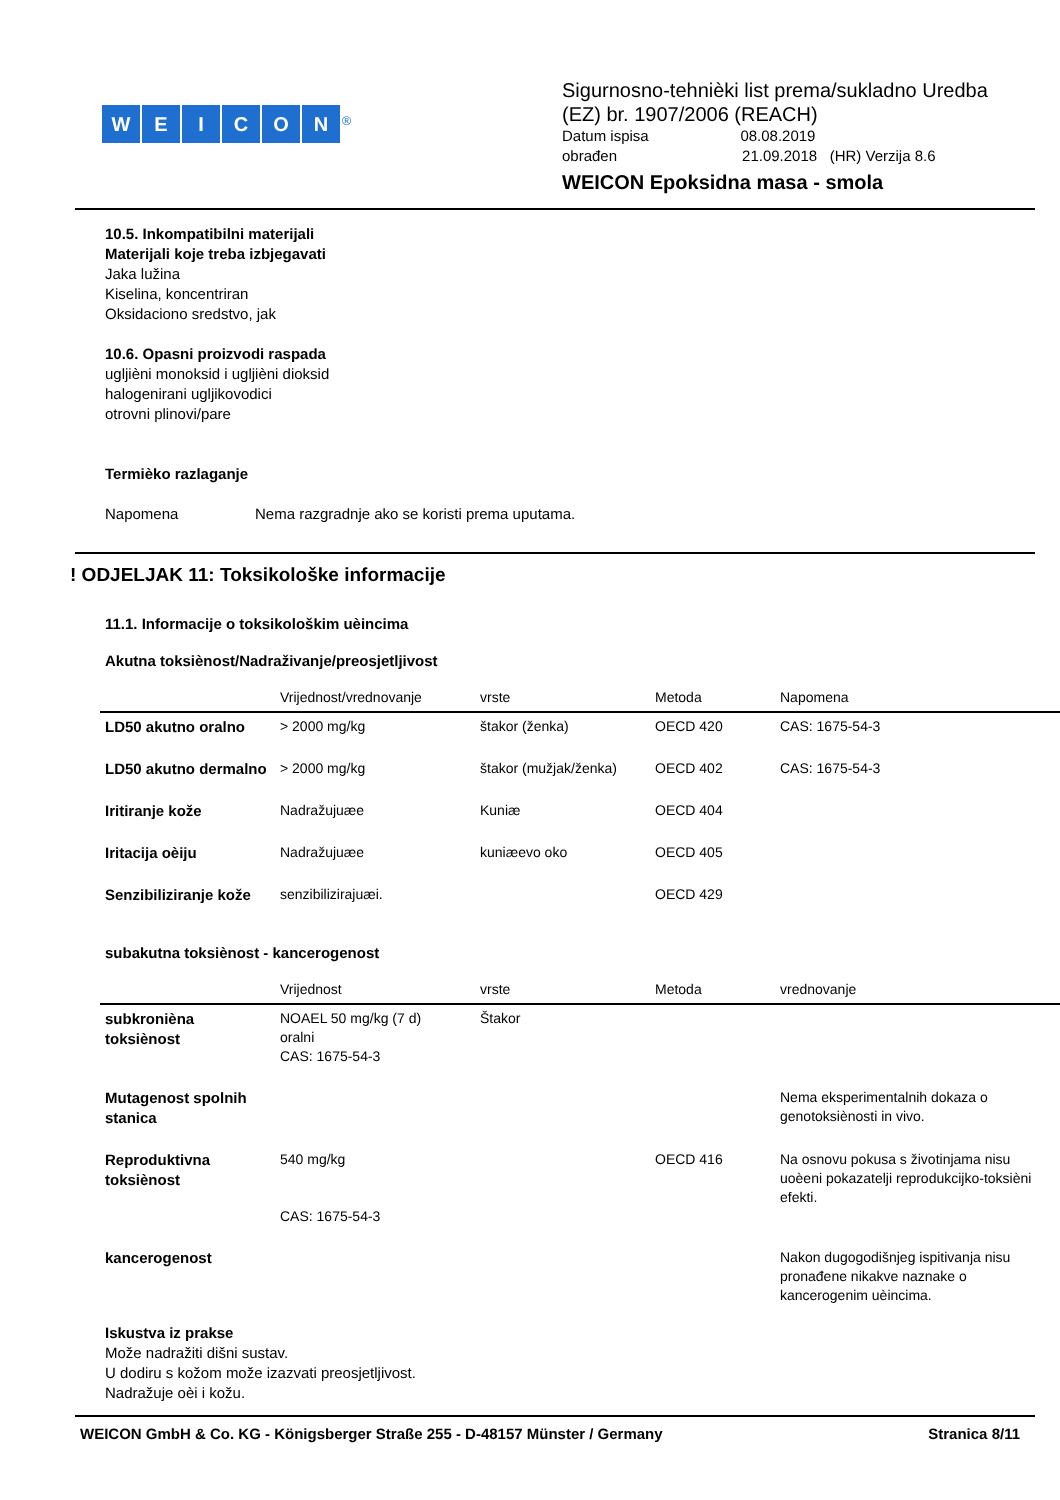WEICON<sup>®</sup>
Sigurnosno-tehnièki list prema/sukladno Uredba
(EZ) br. 1907/2006 (REACH)
Datum ispisa 08.08.2019
obrađen 21.09.2018 (HR) Verzija 8.6
WEICON Epoksidna masa - smola
10.5. Inkompatibilni materijali
Materijali koje treba izbjegavati
Jaka lužina
Kiselina, koncentriran
Oksidaciono sredstvo, jak
10.6. Opasni proizvodi raspada
ugljièni monoksid i ugljièni dioksid
halogenirani ugljikovodici
otrovni plinovi/pare
Termièko razlaganje
Napomena Nema razgradnje ako se koristi prema uputama.
! ODJELJAK 11: Toksikološke informacije
11.1. Informacije o toksikološkim uèincima
Akutna toksiènost/Nadraživanje/preosjetljivost
| | Vrijednost/vrednovanje | vrste | Metoda | Napomena |
| --- | --- | --- | --- | --- |
| LD50 akutno oralno | > 2000 mg/kg | štakor (ženka) | OECD 420 | CAS: 1675-54-3 |
| LD50 akutno dermalno | > 2000 mg/kg | štakor (mužjak/ženka) | OECD 402 | CAS: 1675-54-3 |
| Iritiranje kože | Nadražujuæe | Kuniæ | OECD 404 | |
| Iritacija oèiju | Nadražujuæe | kuniæevo oko | OECD 405 | |
| Senzibiliziranje kože | senzibilizirajuæi. | | OECD 429 | |
subakutna toksiènost - kancerogenost
| | Vrijednost | vrste | Metoda | vrednovanje |
| --- | --- | --- | --- | --- |
| subkronièna toksiènost | NOAEL 50 mg/kg (7 d) oralni CAS: 1675-54-3 | Štakor | | |
| Mutagenost spolnih stanica | | | | Nema eksperimentalnih dokaza o genotoksiènosti in vivo. |
| Reproduktivna toksiènost | 540 mg/kg CAS: 1675-54-3 | | OECD 416 | Na osnovu pokusa s životinjama nisu uoèeni pokazatelji reprodukcijko-toksièni efekti. |
| kancerogenost | | | | Nakon dugogodišnjeg ispitivanja nisu pronađene nikakve naznake o kancerogenim uèincima. |
Iskustva iz prakse
Može nadražiti dišni sustav.
U dodiru s kožom može izazvati preosjetljivost.
Nadražuje oèi i kožu.
WEICON GmbH & Co. KG - Königsberger Straße 255 - D-48157 Münster / Germany Stranica 8/11